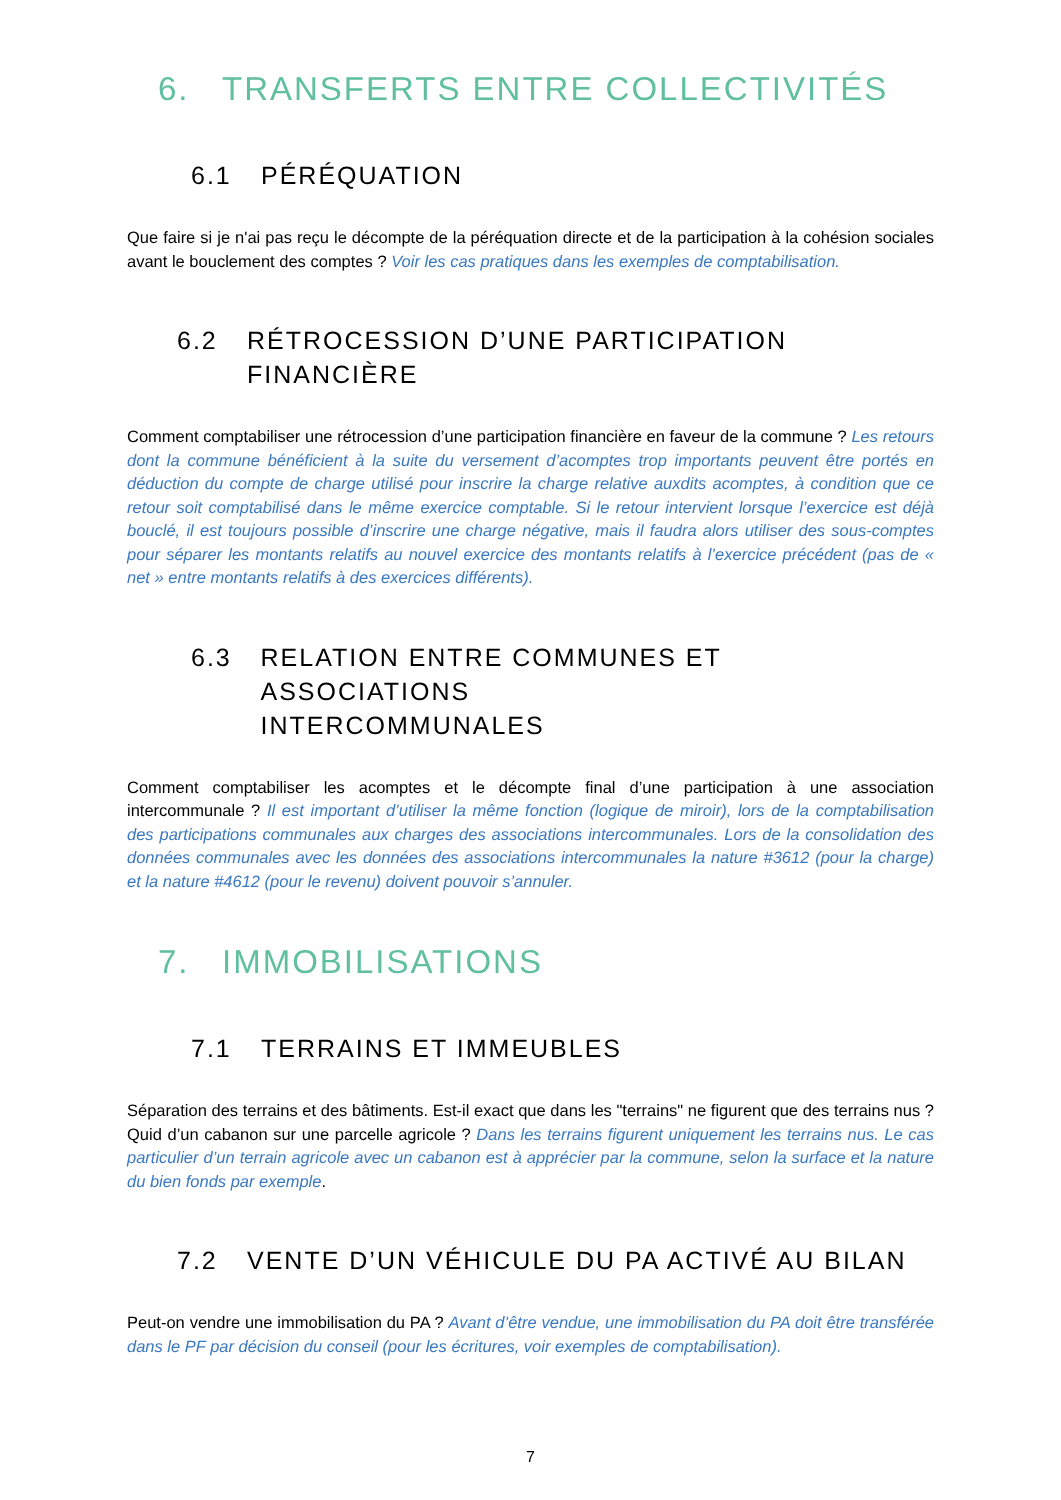6. TRANSFERTS ENTRE COLLECTIVITÉS
6.1 PÉRÉQUATION
Que faire si je n'ai pas reçu le décompte de la péréquation directe et de la participation à la cohésion sociales avant le bouclement des comptes ? Voir les cas pratiques dans les exemples de comptabilisation.
6.2 RÉTROCESSION D’UNE PARTICIPATION
FINANCIÈRE
Comment comptabiliser une rétrocession d’une participation financière en faveur de la commune ? Les retours dont la commune bénéficient à la suite du versement d’acomptes trop importants peuvent être portés en déduction du compte de charge utilisé pour inscrire la charge relative auxdits acomptes, à condition que ce retour soit comptabilisé dans le même exercice comptable. Si le retour intervient lorsque l’exercice est déjà boucl‌é, il est toujours possible d’inscrire une charge négative, mais il faudra alors utiliser des sous-comptes pour séparer les montants relatifs au nouvel exercice des montants relatifs à l’exercice précédent (pas de « net » entre montants relatifs à des exercices différents).
6.3 RELATION ENTRE COMMUNES ET ASSOCIATIONS
INTERCOMMUNALES
Comment comptabiliser les acomptes et le décompte final d’une participation à une association intercommunale ? Il est important d’utiliser la même fonction (logique de miroir), lors de la comptabilisation des participations communales aux charges des associations intercommunales. Lors de la consolidation des données communales avec les données des associations intercommunales la nature #3612 (pour la charge) et la nature #4612 (pour le revenu) doivent pouvoir s’annuler.
7. IMMOBILISATIONS
7.1 TERRAINS ET IMMEUBLES
Séparation des terrains et des bâtiments. Est-il exact que dans les "terrains" ne figurent que des terrains nus ? Quid d’un cabanon sur une parcelle agricole ? Dans les terrains figurent uniquement les terrains nus. Le cas particulier d’un terrain agricole avec un cabanon est à apprécier par la commune, selon la surface et la nature du bien fonds par exemple.
7.2 VENTE D’UN VÉHICULE DU PA ACTIVÉ AU BILAN
Peut-on vendre une immobilisation du PA ? Avant d’être vendue, une immobilisation du PA doit être transférée dans le PF par décision du conseil (pour les écritures, voir exemples de comptabilisation).
7